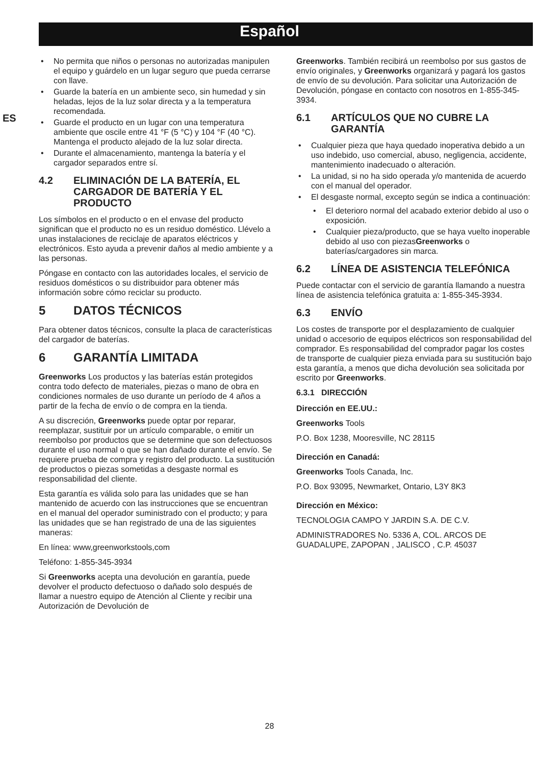Español
ES
• No permita que niños o personas no autorizadas manipulen el equipo y guárdelo en un lugar seguro que pueda cerrarse con llave.
• Guarde la batería en un ambiente seco, sin humedad y sin heladas, lejos de la luz solar directa y a la temperatura recomendada.
• Guarde el producto en un lugar con una temperatura ambiente que oscile entre 41 °F (5 °C) y 104 °F (40 °C). Mantenga el producto alejado de la luz solar directa.
• Durante el almacenamiento, mantenga la batería y el cargador separados entre sí.
4.2 ELIMINACIÓN DE LA BATERÍA, EL CARGADOR DE BATERÍA Y EL PRODUCTO
Los símbolos en el producto o en el envase del producto significan que el producto no es un residuo doméstico. Llévelo a unas instalaciones de reciclaje de aparatos eléctricos y electrónicos. Esto ayuda a prevenir daños al medio ambiente y a las personas.
Póngase en contacto con las autoridades locales, el servicio de residuos domésticos o su distribuidor para obtener más información sobre cómo reciclar su producto.
5 DATOS TÉCNICOS
Para obtener datos técnicos, consulte la placa de características del cargador de baterías.
6 GARANTÍA LIMITADA
Greenworks Los productos y las baterías están protegidos contra todo defecto de materiales, piezas o mano de obra en condiciones normales de uso durante un período de 4 años a partir de la fecha de envío o de compra en la tienda.
A su discreción, Greenworks puede optar por reparar, reemplazar, sustituir por un artículo comparable, o emitir un reembolso por productos que se determine que son defectuosos durante el uso normal o que se han dañado durante el envío. Se requiere prueba de compra y registro del producto. La sustitución de productos o piezas sometidas a desgaste normal es responsabilidad del cliente.
Esta garantía es válida solo para las unidades que se han mantenido de acuerdo con las instrucciones que se encuentran en el manual del operador suministrado con el producto; y para las unidades que se han registrado de una de las siguientes maneras:
En línea: www,greenworkstools,com
Teléfono: 1-855-345-3934
Si Greenworks acepta una devolución en garantía, puede devolver el producto defectuoso o dañado solo después de llamar a nuestro equipo de Atención al Cliente y recibir una Autorización de Devolución de
Greenworks. También recibirá un reembolso por sus gastos de envío originales, y Greenworks organizará y pagará los gastos de envío de su devolución. Para solicitar una Autorización de Devolución, póngase en contacto con nosotros en 1-855-345-3934.
6.1 ARTÍCULOS QUE NO CUBRE LA GARANTÍA
• Cualquier pieza que haya quedado inoperativa debido a un uso indebido, uso comercial, abuso, negligencia, accidente, mantenimiento inadecuado o alteración.
• La unidad, si no ha sido operada y/o mantenida de acuerdo con el manual del operador.
• El desgaste normal, excepto según se indica a continuación:
• El deterioro normal del acabado exterior debido al uso o exposición.
• Cualquier pieza/producto, que se haya vuelto inoperable debido al uso con piezasGreenworks o baterías/cargadores sin marca.
6.2 LÍNEA DE ASISTENCIA TELEFÓNICA
Puede contactar con el servicio de garantía llamando a nuestra línea de asistencia telefónica gratuita a: 1-855-345-3934.
6.3 ENVÍO
Los costes de transporte por el desplazamiento de cualquier unidad o accesorio de equipos eléctricos son responsabilidad del comprador. Es responsabilidad del comprador pagar los costes de transporte de cualquier pieza enviada para su sustitución bajo esta garantía, a menos que dicha devolución sea solicitada por escrito por Greenworks.
6.3.1 DIRECCIÓN
Dirección en EE.UU.:
Greenworks Tools
P.O. Box 1238, Mooresville, NC 28115
Dirección en Canadá:
Greenworks Tools Canada, Inc.
P.O. Box 93095, Newmarket, Ontario, L3Y 8K3
Dirección en México:
TECNOLOGIA CAMPO Y JARDIN S.A. DE C.V.
ADMINISTRADORES No. 5336 A, COL. ARCOS DE GUADALUPE, ZAPOPAN , JALISCO , C.P. 45037
28